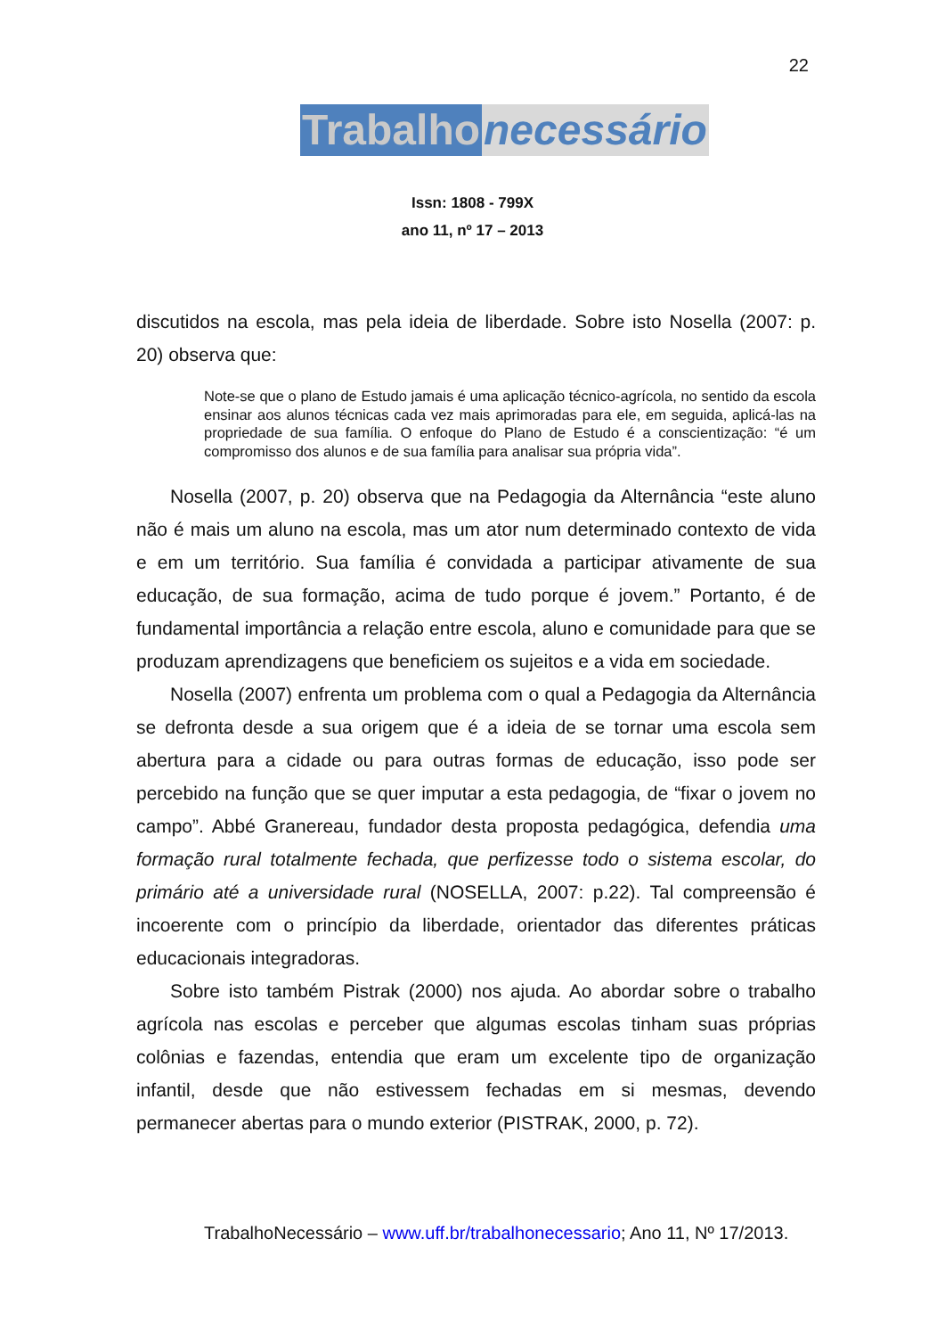22
Trabalho necessário
Issn: 1808 - 799X
ano 11, nº 17 – 2013
discutidos na escola, mas pela ideia de liberdade. Sobre isto Nosella (2007: p. 20) observa que:
Note-se que o plano de Estudo jamais é uma aplicação técnico-agrícola, no sentido da escola ensinar aos alunos técnicas cada vez mais aprimoradas para ele, em seguida, aplicá-las na propriedade de sua família. O enfoque do Plano de Estudo é a conscientização: “é um compromisso dos alunos e de sua família para analisar sua própria vida”.
Nosella (2007, p. 20) observa que na Pedagogia da Alternância “este aluno não é mais um aluno na escola, mas um ator num determinado contexto de vida e em um território. Sua família é convidada a participar ativamente de sua educação, de sua formação, acima de tudo porque é jovem.” Portanto, é de fundamental importância a relação entre escola, aluno e comunidade para que se produzam aprendizagens que beneficiem os sujeitos e a vida em sociedade.
Nosella (2007) enfrenta um problema com o qual a Pedagogia da Alternância se defronta desde a sua origem que é a ideia de se tornar uma escola sem abertura para a cidade ou para outras formas de educação, isso pode ser percebido na função que se quer imputar a esta pedagogia, de “fixar o jovem no campo”. Abbé Granereau, fundador desta proposta pedagógica, defendia uma formação rural totalmente fechada, que perfizesse todo o sistema escolar, do primário até a universidade rural (NOSELLA, 2007: p.22). Tal compreensão é incoerente com o princípio da liberdade, orientador das diferentes práticas educacionais integradoras.
Sobre isto também Pistrak (2000) nos ajuda. Ao abordar sobre o trabalho agrícola nas escolas e perceber que algumas escolas tinham suas próprias colônias e fazendas, entendia que eram um excelente tipo de organização infantil, desde que não estivessem fechadas em si mesmas, devendo permanecer abertas para o mundo exterior (PISTRAK, 2000, p. 72).
TrabalhoNecessário – www.uff.br/trabalhonecessario; Ano 11, Nº 17/2013.